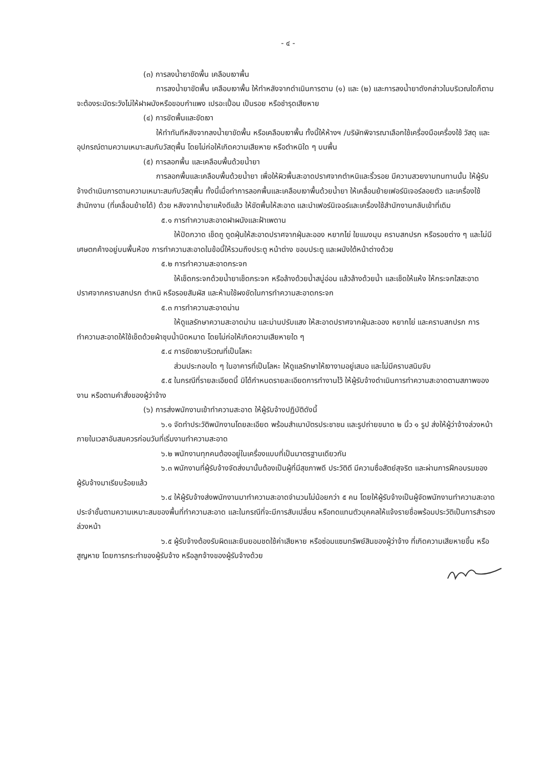- ๔ -
(๓) การลงน้ำยาขัดพื้น เคลือบเงาพื้น
การลงน้ำยาขัดพื้น เคลือบเงาพื้น ให้ทำหลังจากดำเนินการตาม (๑) และ (๒) และการลงน้ำยาดังกล่าวในบริเวณใดก็ตาม จะต้องระมัดระวังไม่ให้ฝาผนังหรือขอบกำแพง เปรอะเปื้อน เป็นรอย หรือชำรุดเสียหาย
(๔) การขัดพื้นและขัดเงา
ให้ทำทันทีหลังจากลงน้ำยาขัดพื้น หรือเคลือบเงาพื้น ทั้งนี้ให้ห้างฯ /บริษัทพิจารณาเลือกใช้เครื่องมือเครื่องใช้ วัสดุ และอุปกรณ์ตามความเหมาะสมกับวัสดุพื้น โดยไม่ก่อให้เกิดความเสียหาย หรือตำหนิใด ๆ บนพื้น
(๕) การลอกพื้น และเคลือบพื้นด้วยน้ำยา
การลอกพื้นและเคลือบพื้นด้วยน้ำยา เพื่อให้ผิวพื้นสะอาดปราศจากตำหนิและริ้วรอย มีความสวยงามทนทานนั้น ให้ผู้รับจ้างดำเนินการตามความเหมาะสมกับวัสดุพื้น ทั้งนี้เมื่อทำการลอกพื้นและเคลือบเงาพื้นด้วยน้ำยา ให้เคลื่อนย้ายเฟอร์นิเจอร์ลอยตัว และเครื่องใช้สำนักงาน (ที่เคลื่อนย้ายได้) ด้วย หลังจากน้ำยาแห้งดีแล้ว ให้ขัดพื้นให้สะอาด และนำเฟอร์นิเจอร์และเครื่องใช้สำนักงานกลับเข้าที่เดิม
๕.๑ การทำความสะอาดฝาผนังและฝ้าเพดาน
ให้ปัดกวาด เช็ดถู ดูดฝุ่นให้สะอาดปราศจากฝุ่นละออง หยากไย่ ใยแมงมุม คราบสกปรก หรือรอยต่าง ๆ และไม่มีเศษตกค้างอยู่บนพื้นห้อง การทำความสะอาดในข้อนี้ให้รวมถึงประตู หน้าต่าง ขอบประตู และผนังใต้หน้าต่างด้วย
๕.๒ การทำความสะอาดกระจก
ให้เช็ดกระจกด้วยน้ำยาเช็ดกระจก หรือล้างด้วยน้ำสบู่อ่อน แล้วล้างด้วยน้ำ และเช็ดให้แห้ง ให้กระจกใสสะอาดปราศจากคราบสกปรก ตำหนิ หรือรอยสัมผัส และห้ามใช้ผงขัดในการทำความสะอาดกระจก
๕.๓ การทำความสะอาดม่าน
ให้ดูแลรักษาความสะอาดม่าน และม่านปรับแสง ให้สะอาดปราศจากฝุ่นละออง หยากไย่ และคราบสกปรก การทำความสะอาดให้ใช้เช็ดด้วยผ้าชุบน้ำบิดหมาด โดยไม่ก่อให้เกิดความเสียหายใด ๆ
๕.๔ การขัดเงาบริเวณที่เป็นโลหะ
ส่วนประกอบใด ๆ ในอาคารที่เป็นโลหะ ให้ดูแลรักษาให้เงางามอยู่เสมอ และไม่มีคราบสนิมจับ
๕.๕ ในกรณีที่รายละเอียดนี้ มิได้กำหนดรายละเอียดการทำงานไว้ ให้ผู้รับจ้างดำเนินการทำความสะอาดตามสภาพของงาน หรือตามคำสั่งของผู้ว่าจ้าง
(๖) การส่งพนักงานเข้าทำความสะอาด ให้ผู้รับจ้างปฏิบัติดังนี้
๖.๑ จัดทำประวัติพนักงานโดยละเอียด พร้อมสำเนาบัตรประชาชน และรูปถ่ายขนาด ๒ นิ้ว ๑ รูป ส่งให้ผู้ว่าจ้างล่วงหน้า ภายในเวลาอันสมควรก่อนวันที่เริ่มงานทำความสะอาด
๖.๒ พนักงานทุกคนต้องอยู่ในเครื่องแบบที่เป็นมาตรฐานเดียวกัน
๖.๓ พนักงานที่ผู้รับจ้างจัดส่งมานั้นต้องเป็นผู้ที่มีสุขภาพดี ประวัติดี มีความซื่อสัตย์สุจริต และผ่านการฝึกอบรมของผู้รับจ้างมาเรียบร้อยแล้ว
๖.๔ ให้ผู้รับจ้างส่งพนักงานมาทำความสะอาดจำนวนไม่น้อยกว่า ๕ คน โดยให้ผู้รับจ้างเป็นผู้จัดพนักงานทำความสะอาดประจำชั้นตามความเหมาะสมของพื้นที่ทำความสะอาด และในกรณีที่จะมีการสับเปลี่ยน หรือทดแทนตัวบุคคลให้แจ้งรายชื่อพร้อมประวัติเป็นการสำรองล่วงหน้า
๖.๕ ผู้รับจ้างต้องรับผิดและยินยอมชดใช้ค่าเสียหาย หรือซ่อมแซมทรัพย์สินของผู้ว่าจ้าง ที่เกิดความเสียหายขึ้น หรือสูญหาย โดยการกระทำของผู้รับจ้าง หรือลูกจ้างของผู้รับจ้างด้วย